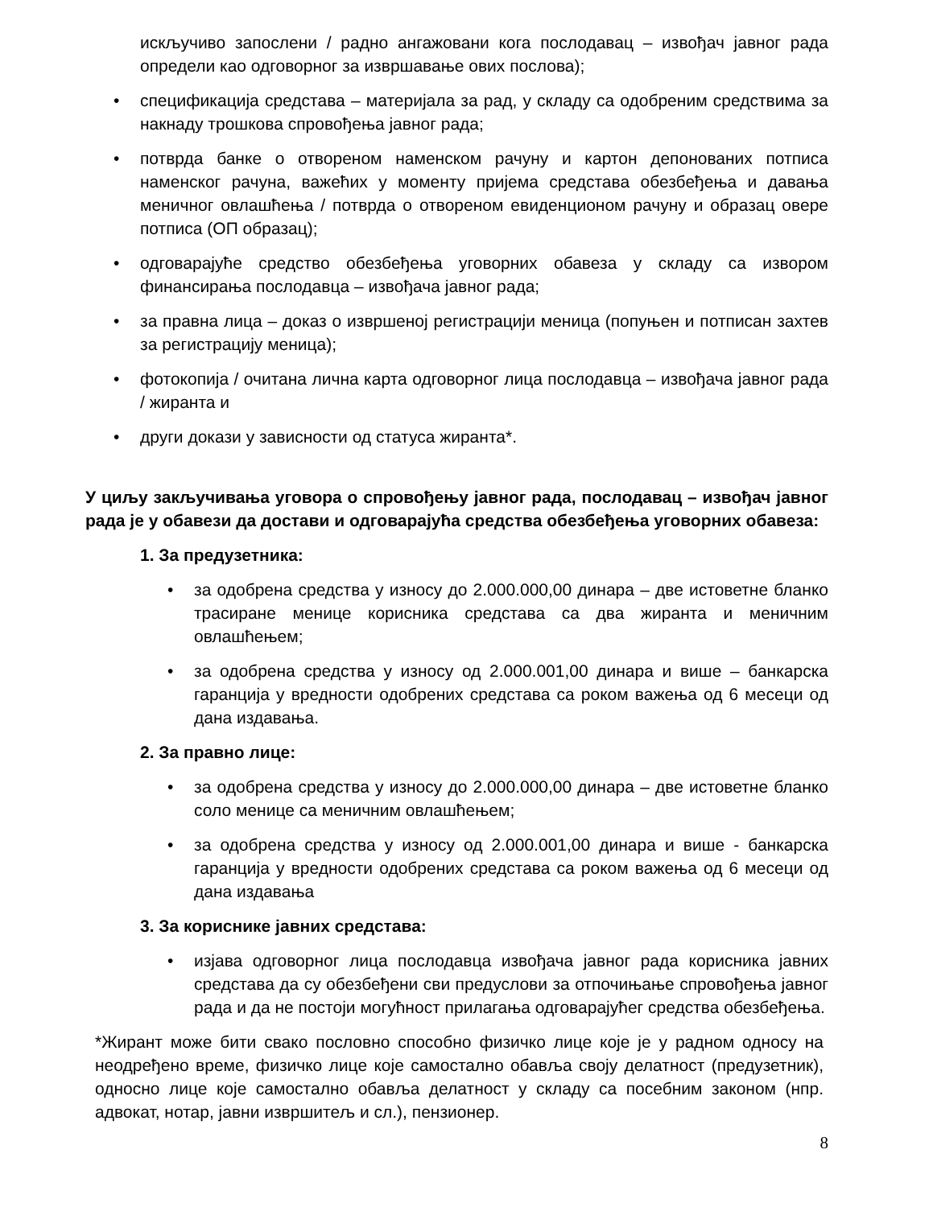искључиво запослени / радно ангажовани кога послодавац – извођач јавног рада определи као одговорног за извршавање ових послова);
• спецификација средстава – материјала за рад, у складу са одобреним средствима за накнаду трошкова спровођења јавног рада;
• потврда банке о отвореном наменском рачуну и картон депонованих потписа наменског рачуна, важећих у моменту пријема средстава обезбеђења и давања меничног овлашћења / потврда о отвореном евиденционом рачуну и образац овере потписа (ОП образац);
• одговарајуће средство обезбеђења уговорних обавеза у складу са извором финансирања послодавца – извођача јавног рада;
• за правна лица – доказ о извршеној регистрацији меница (попуњен и потписан захтев за регистрацију меница);
• фотокопија / очитана лична карта одговорног лица послодавца – извођача јавног рада / жиранта и
• други докази у зависности од статуса жиранта*.
У циљу закључивања уговора о спровођењу јавног рада, послодавац – извођач јавног рада је у обавези да достави и одговарајућа средства обезбеђења уговорних обавеза:
1. За предузетника:
• за одобрена средства у износу до 2.000.000,00 динара – две истоветне бланко трасиране менице корисника средстава са два жиранта и меничним овлашћењем;
• за одобрена средства у износу од 2.000.001,00 динара и више – банкарска гаранција у вредности одобрених средстава са роком важења од 6 месеци од дана издавања.
2. За правно лице:
• за одобрена средства у износу до 2.000.000,00 динара – две истоветне бланко соло менице са меничним овлашћењем;
• за одобрена средства у износу од 2.000.001,00 динара и више - банкарска гаранција у вредности одобрених средстава са роком важења од 6 месеци од дана издавања
3. За кориснике јавних средстава:
• изјава одговорног лица послодавца извођача јавног рада корисника јавних средстава да су обезбеђени сви предуслови за отпочињање спровођења јавног рада и да не постоји могућност прилагања одговарајућег средства обезбеђења.
*Жирант може бити свако пословно способно физичко лице које је у радном односу на неодређено време, физичко лице које самостално обавља своју делатност (предузетник), односно лице које самостално обавља делатност у складу са посебним законом (нпр. адвокат, нотар, јавни извршитељ и сл.), пензионер.
8